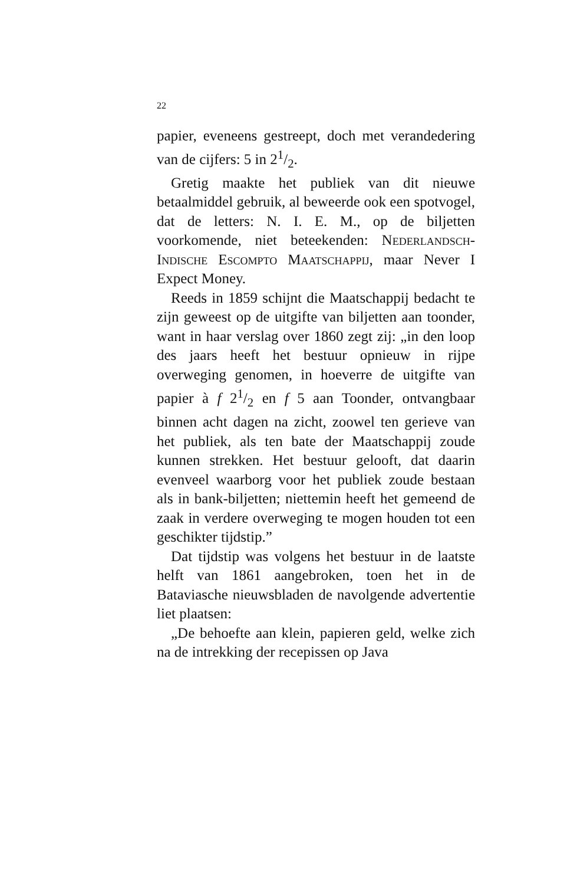22
papier, eveneens gestreept, doch met verandedering van de cijfers: 5 in 21/2.
Gretig maakte het publiek van dit nieuwe betaalmiddel gebruik, al beweerde ook een spotvogel, dat de letters: N. I. E. M., op de biljetten voorkomende, niet beteekenden: Nederlandsch-Indische Escompto Maatschappij, maar Never I Expect Money.
Reeds in 1859 schijnt die Maatschappij bedacht te zijn geweest op de uitgifte van biljetten aan toonder, want in haar verslag over 1860 zegt zij: „in den loop des jaars heeft het bestuur opnieuw in rijpe overweging genomen, in hoeverre de uitgifte van papier à f 21/2 en f 5 aan Toonder, ontvangbaar binnen acht dagen na zicht, zoowel ten gerieve van het publiek, als ten bate der Maatschappij zoude kunnen strekken. Het bestuur gelooft, dat daarin evenveel waarborg voor het publiek zoude bestaan als in bank-biljetten; niettemin heeft het gemeend de zaak in verdere overweging te mogen houden tot een geschikter tijdstip.”
Dat tijdstip was volgens het bestuur in de laatste helft van 1861 aangebroken, toen het in de Bataviasche nieuwsbladen de navolgende advertentie liet plaatsen:
„De behoefte aan klein, papieren geld, welke zich na de intrekking der recepissen op Java